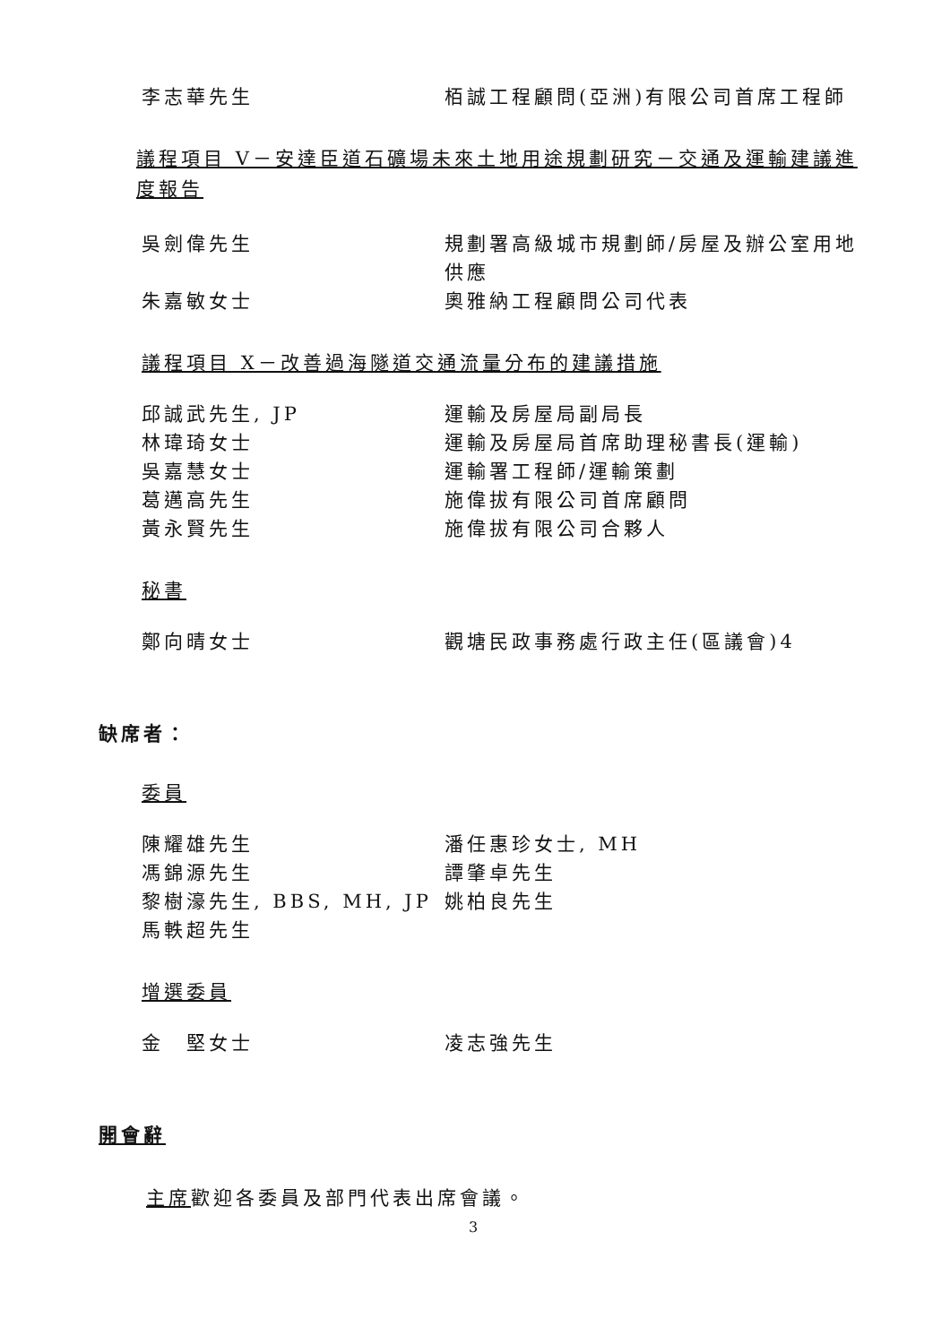李志華先生 栢誠工程顧問(亞洲)有限公司首席工程師
議程項目 V－安達臣道石礦場未來土地用途規劃研究－交通及運輸建議進度報告
吳劍偉先生 規劃署高級城市規劃師/房屋及辦公室用地供應
朱嘉敏女士 奧雅納工程顧問公司代表
議程項目 X－改善過海隧道交通流量分布的建議措施
邱誠武先生, JP 運輸及房屋局副局長
林瑋琦女士 運輸及房屋局首席助理秘書長(運輸)
吳嘉慧女士 運輸署工程師/運輸策劃
葛邁高先生 施偉拔有限公司首席顧問
黃永賢先生 施偉拔有限公司合夥人
秘書
鄭向晴女士 觀塘民政事務處行政主任(區議會)4
缺席者：
委員
陳耀雄先生 潘任惠珍女士, MH
馮錦源先生 譚肇卓先生
黎樹濠先生, BBS, MH, JP
姚柏良先生
馬軼超先生
增選委員
金　堅女士 凌志強先生
開會辭
主席歡迎各委員及部門代表出席會議。
3